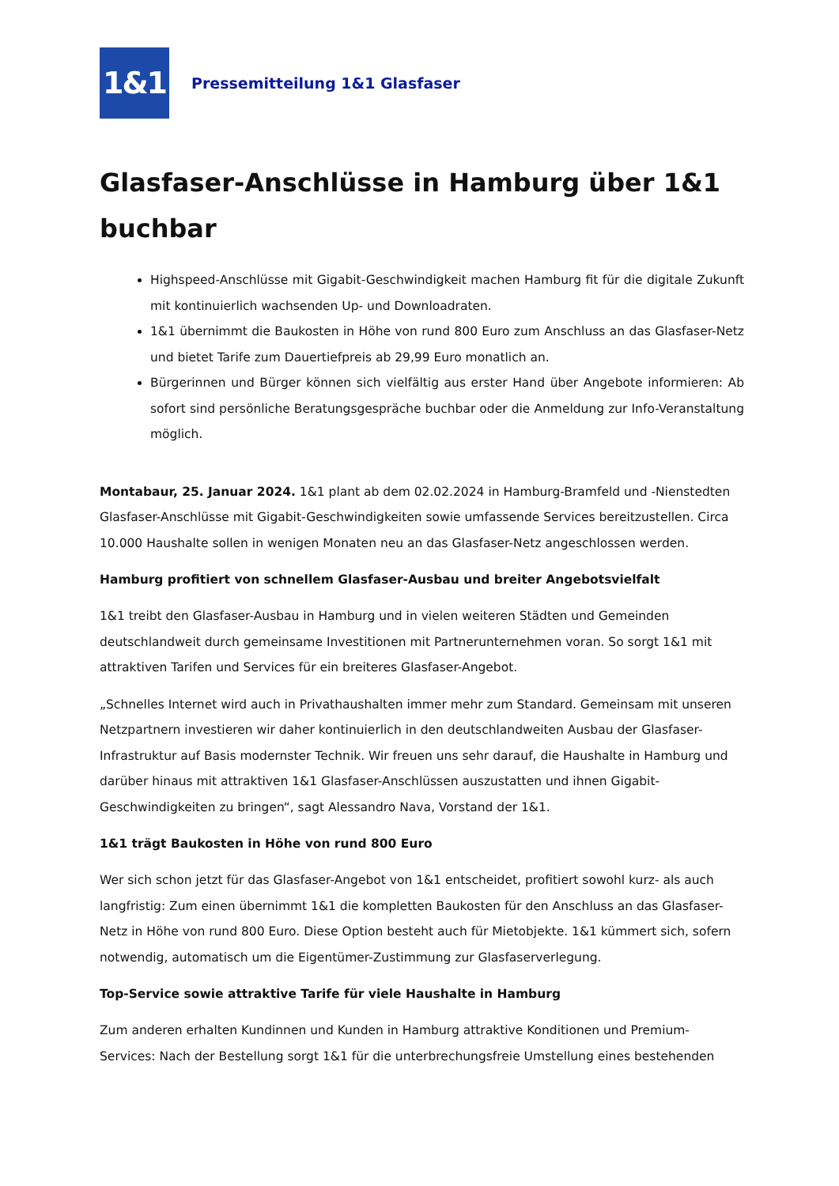1&1
Pressemitteilung 1&1 Glasfaser
Glasfaser-Anschlüsse in Hamburg über 1&1 buchbar
Highspeed-Anschlüsse mit Gigabit-Geschwindigkeit machen Hamburg fit für die digitale Zukunft mit kontinuierlich wachsenden Up- und Downloadraten.
1&1 übernimmt die Baukosten in Höhe von rund 800 Euro zum Anschluss an das Glasfaser-Netz und bietet Tarife zum Dauertiefpreis ab 29,99 Euro monatlich an.
Bürgerinnen und Bürger können sich vielfältig aus erster Hand über Angebote informieren: Ab sofort sind persönliche Beratungsgespräche buchbar oder die Anmeldung zur Info-Veranstaltung möglich.
Montabaur, 25. Januar 2024. 1&1 plant ab dem 02.02.2024 in Hamburg-Bramfeld und -Nienstedten Glasfaser-Anschlüsse mit Gigabit-Geschwindigkeiten sowie umfassende Services bereitzustellen. Circa 10.000 Haushalte sollen in wenigen Monaten neu an das Glasfaser-Netz angeschlossen werden.
Hamburg profitiert von schnellem Glasfaser-Ausbau und breiter Angebotsvielfalt
1&1 treibt den Glasfaser-Ausbau in Hamburg und in vielen weiteren Städten und Gemeinden deutschlandweit durch gemeinsame Investitionen mit Partnerunternehmen voran. So sorgt 1&1 mit attraktiven Tarifen und Services für ein breiteres Glasfaser-Angebot.
„Schnelles Internet wird auch in Privathaushalten immer mehr zum Standard. Gemeinsam mit unseren Netzpartnern investieren wir daher kontinuierlich in den deutschlandweiten Ausbau der Glasfaser-Infrastruktur auf Basis modernster Technik. Wir freuen uns sehr darauf, die Haushalte in Hamburg und darüber hinaus mit attraktiven 1&1 Glasfaser-Anschlüssen auszustatten und ihnen Gigabit-Geschwindigkeiten zu bringen“, sagt Alessandro Nava, Vorstand der 1&1.
1&1 trägt Baukosten in Höhe von rund 800 Euro
Wer sich schon jetzt für das Glasfaser-Angebot von 1&1 entscheidet, profitiert sowohl kurz- als auch langfristig: Zum einen übernimmt 1&1 die kompletten Baukosten für den Anschluss an das Glasfaser-Netz in Höhe von rund 800 Euro. Diese Option besteht auch für Mietobjekte. 1&1 kümmert sich, sofern notwendig, automatisch um die Eigentümer-Zustimmung zur Glasfaserverlegung.
Top-Service sowie attraktive Tarife für viele Haushalte in Hamburg
Zum anderen erhalten Kundinnen und Kunden in Hamburg attraktive Konditionen und Premium-Services: Nach der Bestellung sorgt 1&1 für die unterbrechungsfreie Umstellung eines bestehenden